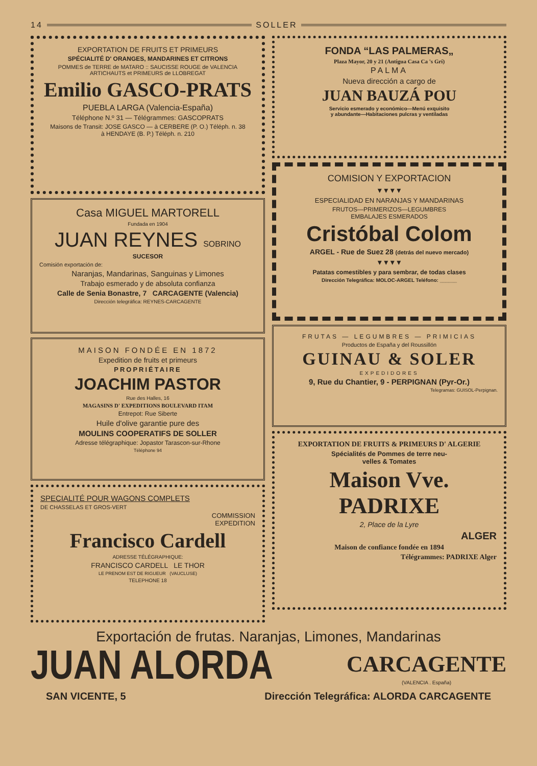14 SOLLER
EXPORTATION DE FRUITS ET PRIMEURS
SPÉCIALITÉ D' ORANGES, MANDARINES ET CITRONS
POMMES de TERRE de MATARO :: SAUCISSE ROUGE de VALENCIA
ARTICHAUTS et PRIMEURS de LLOBREGAT
Emilio GASCO-PRATS
PUEBLA LARGA (Valencia-España)
Téléphone N.º 31 — Télégrammes: GASCOPRATS
Maisons de Transit: JOSE GASCO — à CERBERE (P. O.) Téléph. n. 38
à HENDAYE (B. P.) Téléph. n. 210
Casa MIGUEL MARTORELL
Fundada en 1904
JUAN REYNES SOBRINO
SUCESOR
Comisión exportación de:
Naranjas, Mandarinas, Sanguinas y Limones
Trabajo esmerado y de absoluta confianza
Calle de Senia Bonastre, 7 CARCAGENTE (Valencia)
Dirección telegráfica: REYNES-CARCAGENTE
MAISON FONDÉE EN 1872
Expedition de fruits et primeurs
PROPRIÉTAIRE
JOACHIM PASTOR
Rue des Halles, 16
MAGASINS D' EXPEDITIONS BOULEVARD ITAM
Entrepot: Rue Siberte
Huile d'olive garantie pure des
MOULINS COOPERATIFS DE SOLLER
Adresse télégraphique: Jopastor Tarascon-sur-Rhone
Téléphone 94
SPECIALITÉ POUR WAGONS COMPLETS
DE CHASSELAS ET GROS-VERT
COMMISSION
EXPEDITION
Francisco Cardell
ADRESSE TÉLÉGRAPHIQUE:
FRANCISCO CARDELL LE THOR
LE PRENOM EST DE RIGUEUR (VAUCLUSE)
TELEPHONE 18
FONDA “LAS PALMERAS„
Plaza Mayor, 20 y 21 (Antigua Casa Ca 's Grí)
PALMA
Nueva dirección a cargo de
JUAN BAUZÁ POU
Servicio esmerado y económico—Menú exquisito
y abundante—Habitaciones pulcras y ventiladas
COMISION Y EXPORTACION
▾ ▾ ▾ ▾
ESPECIALIDAD EN NARANJAS Y MANDARINAS
FRUTOS—PRIMERIZOS—LEGUMBRES
EMBALAJES ESMERADOS
Cristóbal Colom
ARGEL - Rue de Suez 28 (detrás del nuevo mercado)
▾ ▾ ▾ ▾
Patatas comestibles y para sembrar, de todas clases
Dirección Telegráfica: MOLOC-ARGEL Teléfono: ______
FRUTAS — LEGUMBRES — PRIMICIAS
Productos de España y del Roussillón
GUINAU & SOLER
EXPEDIDORES
9, Rue du Chantier, 9 - PERPIGNAN (Pyr-Or.)
Telegramas: GUISOL-Perpignan.
EXPORTATION DE FRUITS & PRIMEURS D' ALGERIE
Spécialités de Pommes de terre neu-
velles & Tomates
Maison Vve. PADRIXE
2, Place de la Lyre
ALGER
Maison de confiance fondée en 1894
Télégrammes: PADRIXE Alger
Exportación de frutas. Naranjas, Limones, Mandarinas
JUAN ALORDA CARCAGENTE
(VALENCIA . España)
SAN VICENTE, 5 Dirección Telegráfica: ALORDA CARCAGENTE